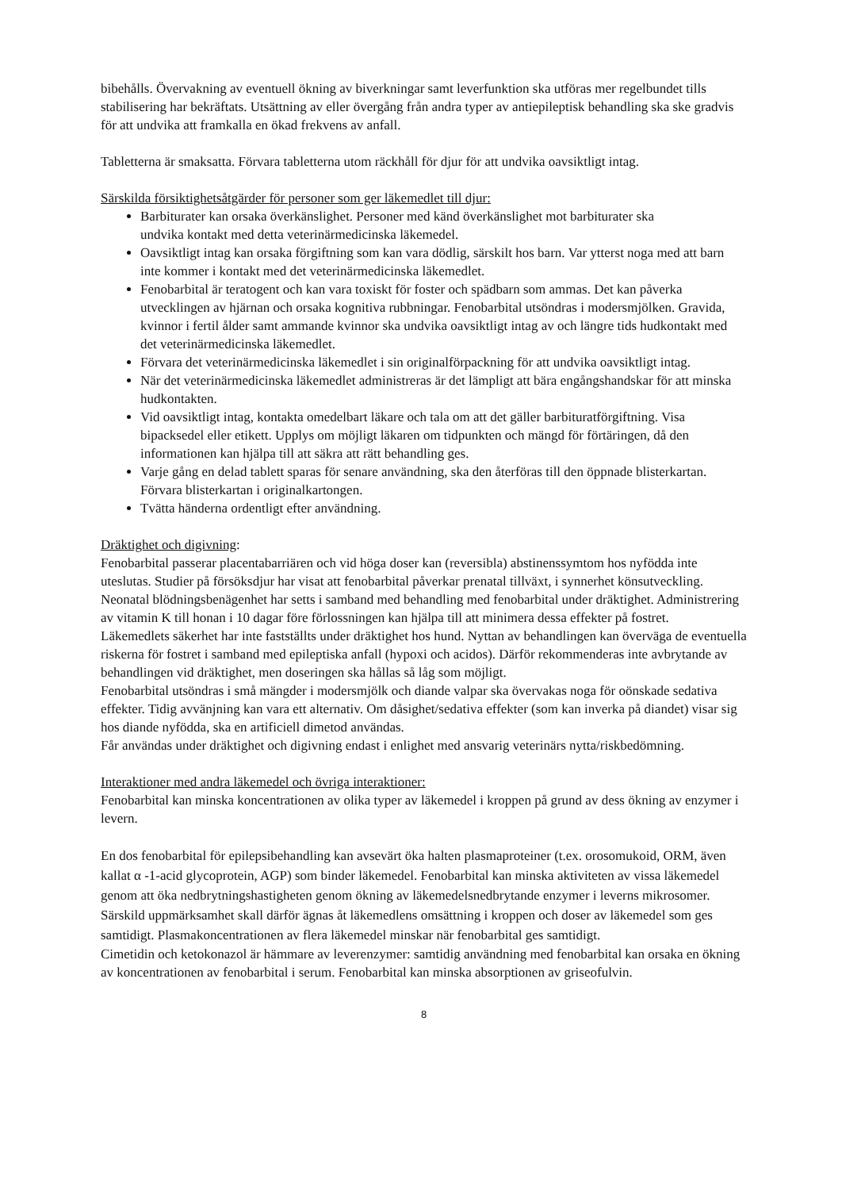bibehålls. Övervakning av eventuell ökning av biverkningar samt leverfunktion ska utföras mer regelbundet tills stabilisering har bekräftats. Utsättning av eller övergång från andra typer av antiepileptisk behandling ska ske gradvis för att undvika att framkalla en ökad frekvens av anfall.
Tabletterna är smaksatta. Förvara tabletterna utom räckhåll för djur för att undvika oavsiktligt intag.
Särskilda försiktighetsåtgärder för personer som ger läkemedlet till djur:
Barbiturater kan orsaka överkänslighet. Personer med känd överkänslighet mot barbiturater ska
undvika kontakt med detta veterinärmedicinska läkemedel.
Oavsiktligt intag kan orsaka förgiftning som kan vara dödlig, särskilt hos barn. Var ytterst noga med att barn inte kommer i kontakt med det veterinärmedicinska läkemedlet.
Fenobarbital är teratogent och kan vara toxiskt för foster och spädbarn som ammas. Det kan påverka utvecklingen av hjärnan och orsaka kognitiva rubbningar. Fenobarbital utsöndras i modersmjölken. Gravida, kvinnor i fertil ålder samt ammande kvinnor ska undvika oavsiktligt intag av och längre tids hudkontakt med det veterinärmedicinska läkemedlet.
Förvara det veterinärmedicinska läkemedlet i sin originalförpackning för att undvika oavsiktligt intag.
När det veterinärmedicinska läkemedlet administreras är det lämpligt att bära engångshandskar för att minska hudkontakten.
Vid oavsiktligt intag, kontakta omedelbart läkare och tala om att det gäller barbituratförgiftning. Visa bipacksedel eller etikett. Upplys om möjligt läkaren om tidpunkten och mängd för förtäringen, då den informationen kan hjälpa till att säkra att rätt behandling ges.
Varje gång en delad tablett sparas för senare användning, ska den återföras till den öppnade blisterkartan. Förvara blisterkartan i originalkartongen.
Tvätta händerna ordentligt efter användning.
Dräktighet och digivning:
Fenobarbital passerar placentabarriären och vid höga doser kan (reversibla) abstinenssymtom hos nyfödda inte uteslutas. Studier på försöksdjur har visat att fenobarbital påverkar prenatal tillväxt, i synnerhet könsutveckling. Neonatal blödningsbenägenhet har setts i samband med behandling med fenobarbital under dräktighet. Administrering av vitamin K till honan i 10 dagar före förlossningen kan hjälpa till att minimera dessa effekter på fostret.
Läkemedlets säkerhet har inte fastställts under dräktighet hos hund. Nyttan av behandlingen kan överväga de eventuella riskerna för fostret i samband med epileptiska anfall (hypoxi och acidos). Därför rekommenderas inte avbrytande av behandlingen vid dräktighet, men doseringen ska hållas så låg som möjligt.
Fenobarbital utsöndras i små mängder i modersmjölk och diande valpar ska övervakas noga för oönskade sedativa effekter. Tidig avvänjning kan vara ett alternativ. Om dåsighet/sedativa effekter (som kan inverka på diandet) visar sig hos diande nyfödda, ska en artificiell dimetod användas.
Får användas under dräktighet och digivning endast i enlighet med ansvarig veterinärs nytta/riskbedömning.
Interaktioner med andra läkemedel och övriga interaktioner:
Fenobarbital kan minska koncentrationen av olika typer av läkemedel i kroppen på grund av dess ökning av enzymer i levern.
En dos fenobarbital för epilepsibehandling kan avsevärt öka halten plasmaproteiner (t.ex. orosomukoid, ORM, även kallat α -1-acid glycoprotein, AGP) som binder läkemedel. Fenobarbital kan minska aktiviteten av vissa läkemedel genom att öka nedbrytningshastigheten genom ökning av läkemedelsnedbrytande enzymer i leverns mikrosomer. Särskild uppmärksamhet skall därför ägnas åt läkemedlens omsättning i kroppen och doser av läkemedel som ges samtidigt. Plasmakoncentrationen av flera läkemedel minskar när fenobarbital ges samtidigt.
Cimetidin och ketokonazol är hämmare av leverenzymer: samtidig användning med fenobarbital kan orsaka en ökning av koncentrationen av fenobarbital i serum. Fenobarbital kan minska absorptionen av griseofulvin.
8